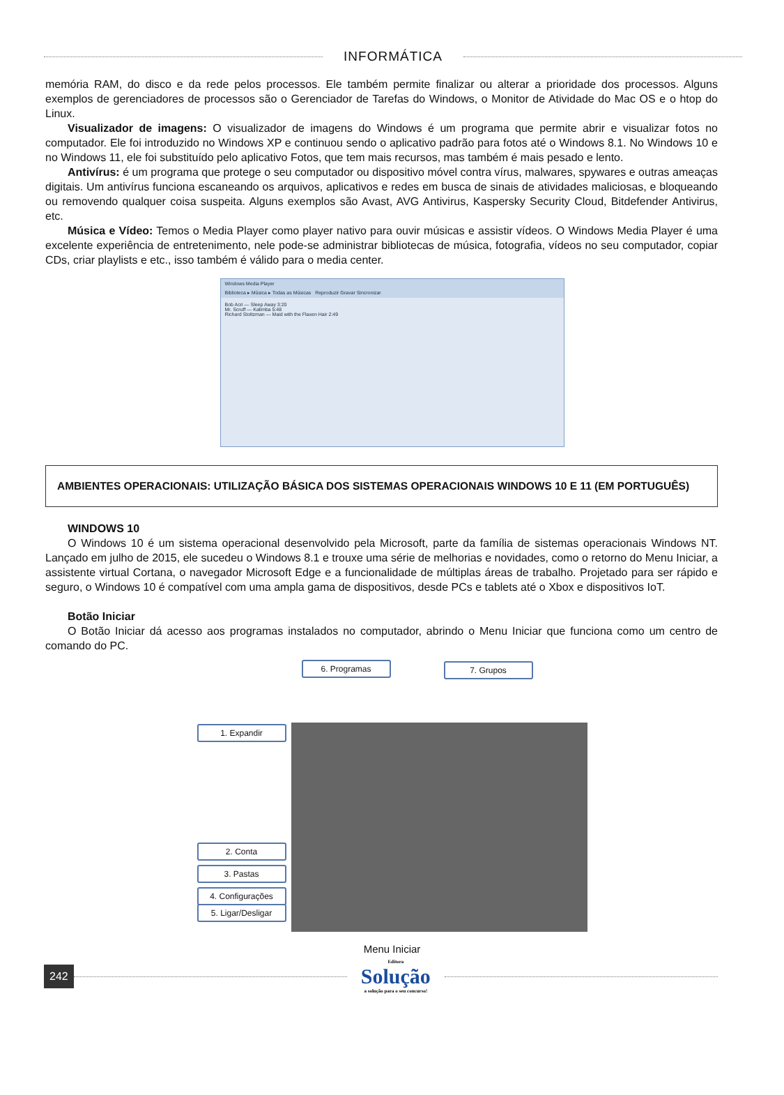INFORMÁTICA
memória RAM, do disco e da rede pelos processos. Ele também permite finalizar ou alterar a prioridade dos processos. Alguns exemplos de gerenciadores de processos são o Gerenciador de Tarefas do Windows, o Monitor de Atividade do Mac OS e o htop do Linux.
Visualizador de imagens: O visualizador de imagens do Windows é um programa que permite abrir e visualizar fotos no computador. Ele foi introduzido no Windows XP e continuou sendo o aplicativo padrão para fotos até o Windows 8.1. No Windows 10 e no Windows 11, ele foi substituído pelo aplicativo Fotos, que tem mais recursos, mas também é mais pesado e lento.
Antivírus: é um programa que protege o seu computador ou dispositivo móvel contra vírus, malwares, spywares e outras ameaças digitais. Um antivírus funciona escaneando os arquivos, aplicativos e redes em busca de sinais de atividades maliciosas, e bloqueando ou removendo qualquer coisa suspeita. Alguns exemplos são Avast, AVG Antivirus, Kaspersky Security Cloud, Bitdefender Antivirus, etc.
Música e Vídeo: Temos o Media Player como player nativo para ouvir músicas e assistir vídeos. O Windows Media Player é uma excelente experiência de entretenimento, nele pode-se administrar bibliotecas de música, fotografia, vídeos no seu computador, copiar CDs, criar playlists e etc., isso também é válido para o media center.
Windows Media Player
Biblioteca ▸ Música ▸ Todas as Músicas Reproduzir Gravar Sincronizar
Bob Acri — Sleep Away 3:20
Mr. Scruff — Kalimba 5:48
Richard Stoltzman — Maid with the Flaxen Hair 2:49
AMBIENTES OPERACIONAIS: UTILIZAÇÃO BÁSICA DOS SISTEMAS OPERACIONAIS WINDOWS 10 E 11 (EM PORTUGUÊS)
WINDOWS 10
O Windows 10 é um sistema operacional desenvolvido pela Microsoft, parte da família de sistemas operacionais Windows NT. Lançado em julho de 2015, ele sucedeu o Windows 8.1 e trouxe uma série de melhorias e novidades, como o retorno do Menu Iniciar, a assistente virtual Cortana, o navegador Microsoft Edge e a funcionalidade de múltiplas áreas de trabalho. Projetado para ser rápido e seguro, o Windows 10 é compatível com uma ampla gama de dispositivos, desde PCs e tablets até o Xbox e dispositivos IoT.
Botão Iniciar
O Botão Iniciar dá acesso aos programas instalados no computador, abrindo o Menu Iniciar que funciona como um centro de comando do PC.
6. Programas 7. Grupos
1. Expandir
2. Conta
3. Pastas
4. Configurações
5. Ligar/Desligar
Menu Iniciar
242
Editora
Solução
a solução para o seu concurso!